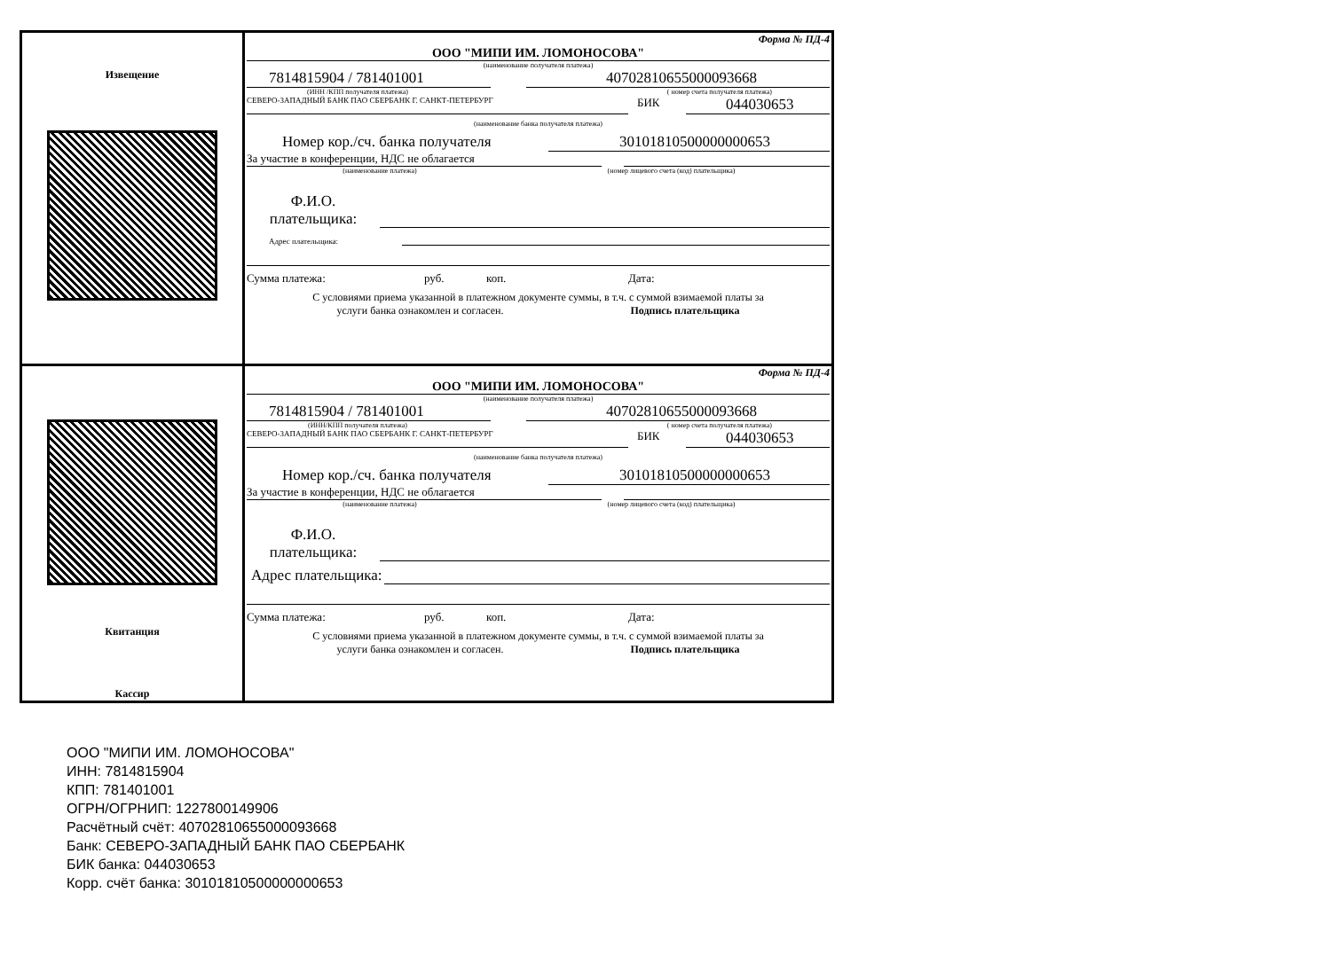Извещение
Форма № ПД-4
ООО "МИПИ ИМ. ЛОМОНОСОВА"
(наименование получателя платежа)
7814815904 / 781401001 40702810655000093668
(ИНН /КПП получателя платежа) ( номер счета получателя платежа)
СЕВЕРО-ЗАПАДНЫЙ БАНК ПАО СБЕРБАНК Г. САНКТ-ПЕТЕРБУРГ БИК 044030653
(наименование банка получателя платежа)
Номер кор./сч. банка получателя 30101810500000000653
За участие в конференции, НДС не облагается
(наименование платежа) (номер лицевого счета (код) плательщика)
Ф.И.О.
плательщика:
Адрес плательщика:
Сумма платежа: руб. коп. Дата:
С условиями приема указанной в платежном документе суммы, в т.ч. с суммой взимаемой платы за
услуги банка ознакомлен и согласен. Подпись плательщика
Квитанция
Кассир
Форма № ПД-4
ООО "МИПИ ИМ. ЛОМОНОСОВА"
(наименование получателя платежа)
7814815904 / 781401001 40702810655000093668
(ИНН/КПП получателя платежа) ( номер счета получателя платежа)
СЕВЕРО-ЗАПАДНЫЙ БАНК ПАО СБЕРБАНК Г. САНКТ-ПЕТЕРБУРГ БИК 044030653
(наименование банка получателя платежа)
Номер кор./сч. банка получателя 30101810500000000653
За участие в конференции, НДС не облагается
(наименование платежа) (номер лицевого счета (код) плательщика)
Ф.И.О.
плательщика:
Адрес плательщика:
Сумма платежа: руб. коп. Дата:
С условиями приема указанной в платежном документе суммы, в т.ч. с суммой взимаемой платы за
услуги банка ознакомлен и согласен. Подпись плательщика
ООО "МИПИ ИМ. ЛОМОНОСОВА"
ИНН: 7814815904
КПП: 781401001
ОГРН/ОГРНИП: 1227800149906
Расчётный счёт: 40702810655000093668
Банк: СЕВЕРО-ЗАПАДНЫЙ БАНК ПАО СБЕРБАНК
БИК банка: 044030653
Корр. счёт банка: 30101810500000000653